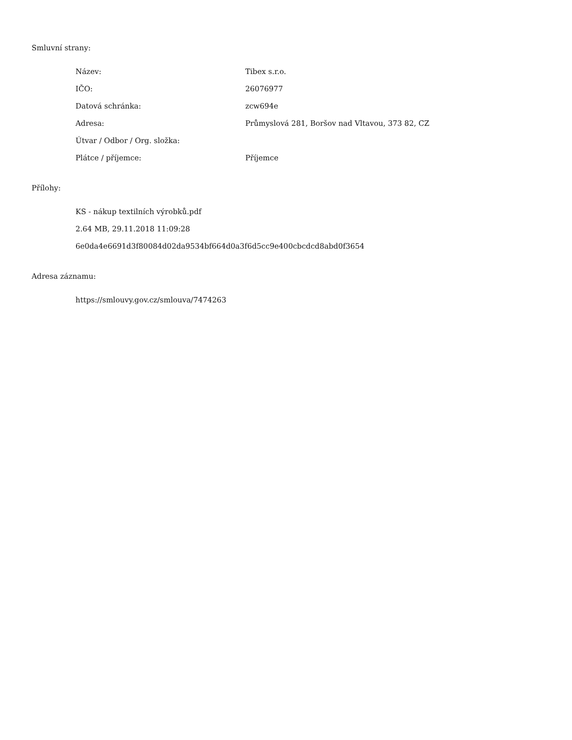Smluvní strany:
| Název: | Tibex s.r.o. |
| IČO: | 26076977 |
| Datová schránka: | zcw694e |
| Adresa: | Průmyslová 281, Boršov nad Vltavou, 373 82, CZ |
| Útvar / Odbor / Org. složka: | |
| Plátce / příjemce: | Příjemce |
Přílohy:
KS - nákup textilních výrobků.pdf
2.64 MB, 29.11.2018 11:09:28
6e0da4e6691d3f80084d02da9534bf664d0a3f6d5cc9e400cbcdcd8abd0f3654
Adresa záznamu:
https://smlouvy.gov.cz/smlouva/7474263